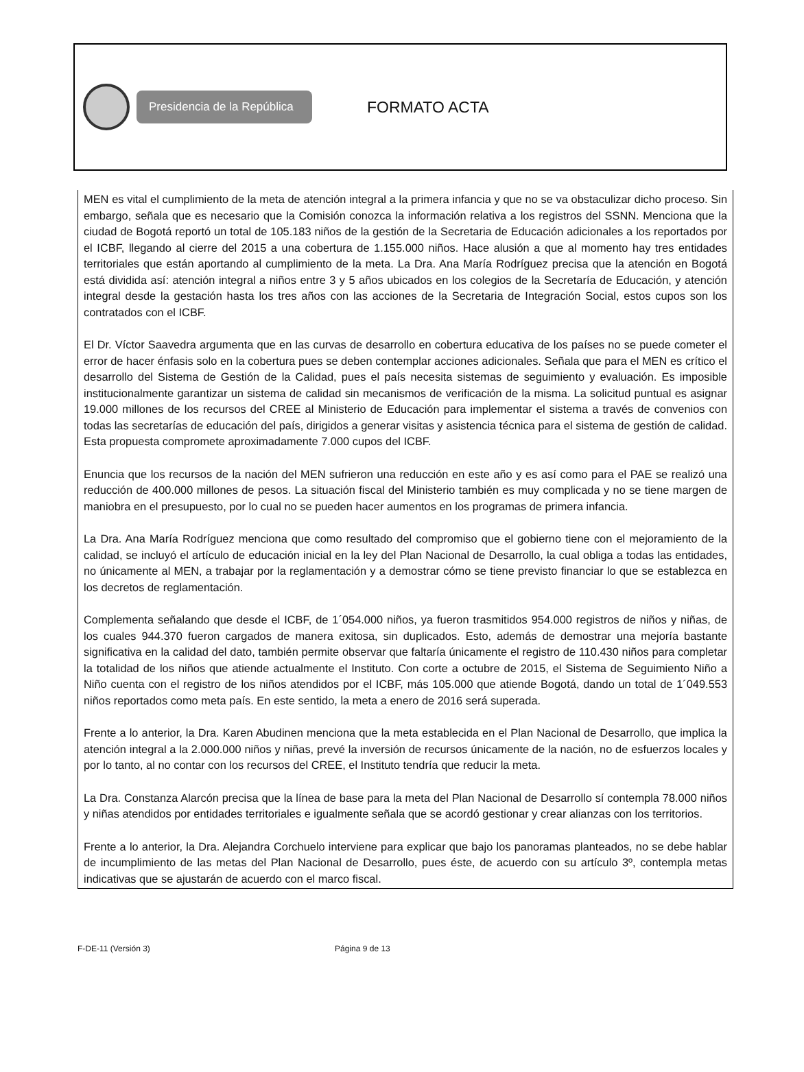Presidencia de la República
FORMATO ACTA
MEN es vital el cumplimiento de la meta de atención integral a la primera infancia y que no se va obstaculizar dicho proceso. Sin embargo, señala que es necesario que la Comisión conozca la información relativa a los registros del SSNN. Menciona que la ciudad de Bogotá reportó un total de 105.183 niños de la gestión de la Secretaria de Educación adicionales a los reportados por el ICBF, llegando al cierre del 2015 a una cobertura de 1.155.000 niños. Hace alusión a que al momento hay tres entidades territoriales que están aportando al cumplimiento de la meta. La Dra. Ana María Rodríguez precisa que la atención en Bogotá está dividida así: atención integral a niños entre 3 y 5 años ubicados en los colegios de la Secretaría de Educación, y atención integral desde la gestación hasta los tres años con las acciones de la Secretaria de Integración Social, estos cupos son los contratados con el ICBF.
El Dr. Víctor Saavedra argumenta que en las curvas de desarrollo en cobertura educativa de los países no se puede cometer el error de hacer énfasis solo en la cobertura pues se deben contemplar acciones adicionales. Señala que para el MEN es crítico el desarrollo del Sistema de Gestión de la Calidad, pues el país necesita sistemas de seguimiento y evaluación. Es imposible institucionalmente garantizar un sistema de calidad sin mecanismos de verificación de la misma. La solicitud puntual es asignar 19.000 millones de los recursos del CREE al Ministerio de Educación para implementar el sistema a través de convenios con todas las secretarías de educación del país, dirigidos a generar visitas y asistencia técnica para el sistema de gestión de calidad. Esta propuesta compromete aproximadamente 7.000 cupos del ICBF.
Enuncia que los recursos de la nación del MEN sufrieron una reducción en este año y es así como para el PAE se realizó una reducción de 400.000 millones de pesos. La situación fiscal del Ministerio también es muy complicada y no se tiene margen de maniobra en el presupuesto, por lo cual no se pueden hacer aumentos en los programas de primera infancia.
La Dra. Ana María Rodríguez menciona que como resultado del compromiso que el gobierno tiene con el mejoramiento de la calidad, se incluyó el artículo de educación inicial en la ley del Plan Nacional de Desarrollo, la cual obliga a todas las entidades, no únicamente al MEN, a trabajar por la reglamentación y a demostrar cómo se tiene previsto financiar lo que se establezca en los decretos de reglamentación.
Complementa señalando que desde el ICBF, de 1´054.000 niños, ya fueron trasmitidos 954.000 registros de niños y niñas, de los cuales 944.370 fueron cargados de manera exitosa, sin duplicados. Esto, además de demostrar una mejoría bastante significativa en la calidad del dato, también permite observar que faltaría únicamente el registro de 110.430 niños para completar la totalidad de los niños que atiende actualmente el Instituto. Con corte a octubre de 2015, el Sistema de Seguimiento Niño a Niño cuenta con el registro de los niños atendidos por el ICBF, más 105.000 que atiende Bogotá, dando un total de 1´049.553 niños reportados como meta país. En este sentido, la meta a enero de 2016 será superada.
Frente a lo anterior, la Dra. Karen Abudinen menciona que la meta establecida en el Plan Nacional de Desarrollo, que implica la atención integral a la 2.000.000 niños y niñas, prevé la inversión de recursos únicamente de la nación, no de esfuerzos locales y por lo tanto, al no contar con los recursos del CREE, el Instituto tendría que reducir la meta.
La Dra. Constanza Alarcón precisa que la línea de base para la meta del Plan Nacional de Desarrollo sí contempla 78.000 niños y niñas atendidos por entidades territoriales e igualmente señala que se acordó gestionar y crear alianzas con los territorios.
Frente a lo anterior, la Dra. Alejandra Corchuelo interviene para explicar que bajo los panoramas planteados, no se debe hablar de incumplimiento de las metas del Plan Nacional de Desarrollo, pues éste, de acuerdo con su artículo 3º, contempla metas indicativas que se ajustarán de acuerdo con el marco fiscal.
F-DE-11 (Versión 3) Página 9 de 13